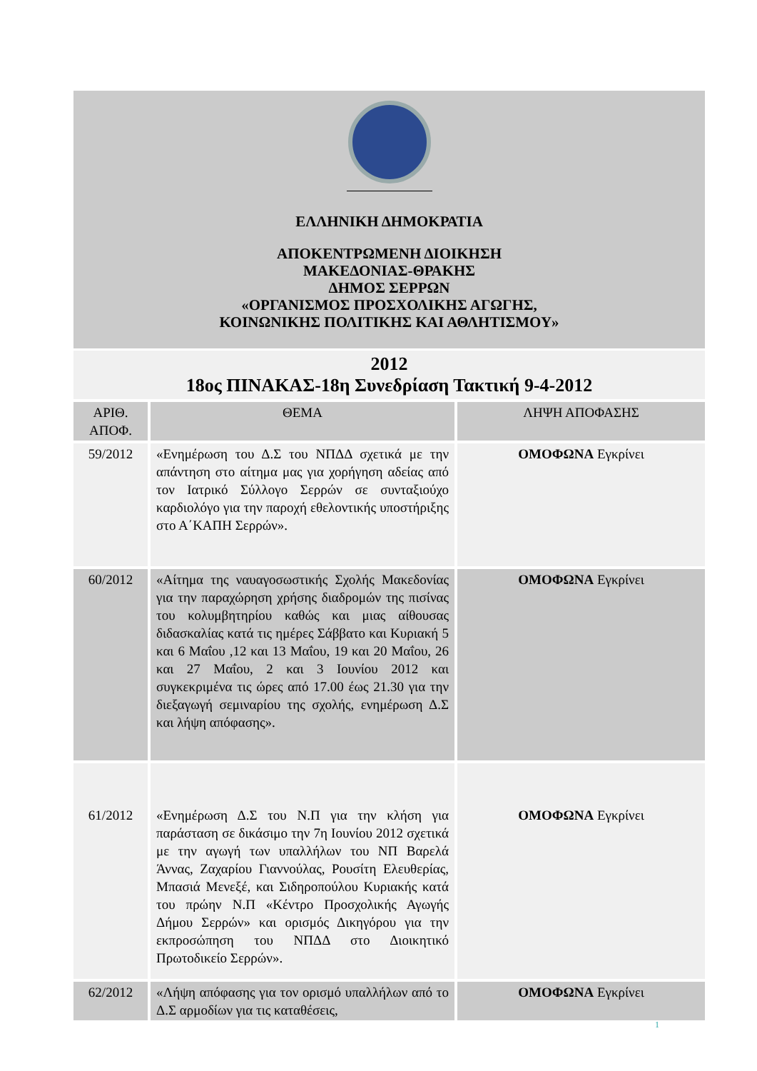ΕΛΛΗΝΙΚΗ ΔΗΜΟΚΡΑΤΙΑ
ΑΠΟΚΕΝΤΡΩΜΕΝΗ ΔΙΟΙΚΗΣΗ
ΜΑΚΕΔΟΝΙΑΣ-ΘΡΑΚΗΣ
ΔΗΜΟΣ ΣΕΡΡΩΝ
«ΟΡΓΑΝΙΣΜΟΣ ΠΡΟΣΧΟΛΙΚΗΣ ΑΓΩΓΗΣ,
ΚΟΙΝΩΝΙΚΗΣ ΠΟΛΙΤΙΚΗΣ ΚΑΙ ΑΘΛΗΤΙΣΜΟΥ»
2012
18ος ΠΙΝΑΚΑΣ-18η Συνεδρίαση Τακτική 9-4-2012
| ΑΡΙΘ. ΑΠΟΦ. | ΘΕΜΑ | ΛΗΨΗ ΑΠΟΦΑΣΗΣ |
| --- | --- | --- |
| 59/2012 | «Ενημέρωση του Δ.Σ του ΝΠΔΔ σχετικά με την απάντηση στο αίτημα μας για χορήγηση αδείας από τον Ιατρικό Σύλλογο Σερρών σε συνταξιούχο καρδιολόγο για την παροχή εθελοντικής υποστήριξης στο Α΄ΚΑΠΗ Σερρών». | ΟΜΟΦΩΝΑ Εγκρίνει |
| 60/2012 | «Αίτημα της ναυαγοσωστικής Σχολής Μακεδονίας για την παραχώρηση χρήσης διαδρομών της πισίνας του κολυμβητηρίου καθώς και μιας αίθουσας διδασκαλίας κατά τις ημέρες Σάββατο και Κυριακή 5 και 6 Μαΐου ,12 και 13 Μαΐου, 19 και 20 Μαΐου, 26 και 27 Μαΐου, 2 και 3 Ιουνίου 2012 και συγκεκριμένα τις ώρες από 17.00 έως 21.30 για την διεξαγωγή σεμιναρίου της σχολής, ενημέρωση Δ.Σ και λήψη απόφασης». | ΟΜΟΦΩΝΑ Εγκρίνει |
| 61/2012 | «Ενημέρωση Δ.Σ του Ν.Π για την κλήση για παράσταση σε δικάσιμο την 7η Ιουνίου 2012 σχετικά με την αγωγή των υπαλλήλων του ΝΠ Βαρελά Άννας, Ζαχαρίου Γιαννούλας, Ρουσίτη Ελευθερίας, Μπασιά Μενεξέ, και Σιδηροπούλου Κυριακής κατά του πρώην Ν.Π «Κέντρο Προσχολικής Αγωγής Δήμου Σερρών» και ορισμός Δικηγόρου για την εκπροσώπηση του ΝΠΔΔ στο Διοικητικό Πρωτοδικείο Σερρών». | ΟΜΟΦΩΝΑ Εγκρίνει |
| 62/2012 | «Λήψη απόφασης για τον ορισμό υπαλλήλων από το Δ.Σ αρμοδίων για τις καταθέσεις, | ΟΜΟΦΩΝΑ Εγκρίνει |
1